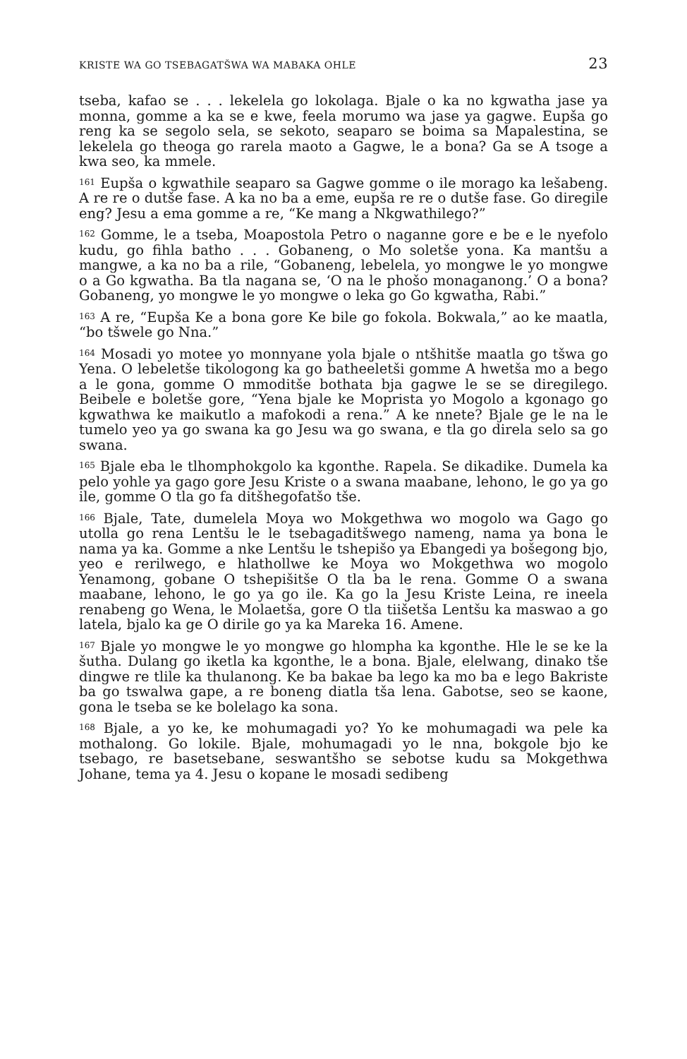KRISTE WA GO TSEBAGATŠWA WA MABAKA OHLE 23
tseba, kafao se . . . lekelela go lokolaga. Bjale o ka no kgwatha jase ya monna, gomme a ka se e kwe, feela morumo wa jase ya gagwe. Eupša go reng ka se segolo sela, se sekoto, seaparo se boima sa Mapalestina, se lekelela go theoga go rarela maoto a Gagwe, le a bona? Ga se A tsoge a kwa seo, ka mmele.
<sup>161</sup> Eupša o kgwathile seaparo sa Gagwe gomme o ile morago ka lešabeng. A re re o dutše fase. A ka no ba a eme, eupša re re o dutše fase. Go diregile eng? Jesu a ema gomme a re, “Ke mang a Nkgwathilego?”
<sup>162</sup> Gomme, le a tseba, Moapostola Petro o naganne gore e be e le nyefolo kudu, go fihla batho . . . Gobaneng, o Mo soletše yona. Ka mantšu a mangwe, a ka no ba a rile, “Gobaneng, lebelela, yo mongwe le yo mongwe o a Go kgwatha. Ba tla nagana se, ‘O na le phošo monaganong.’ O a bona? Gobaneng, yo mongwe le yo mongwe o leka go Go kgwatha, Rabi.”
<sup>163</sup> A re, “Eupša Ke a bona gore Ke bile go fokola. Bokwala,” ao ke maatla, “bo tšwele go Nna.”
<sup>164</sup> Mosadi yo motee yo monnyane yola bjale o ntšhitše maatla go tšwa go Yena. O lebeletše tikologong ka go batheeletši gomme A hwetša mo a bego a le gona, gomme O mmoditše bothata bja gagwe le se se diregilego. Beibele e boletše gore, “Yena bjale ke Moprista yo Mogolo a kgonago go kgwathwa ke maikutlo a mafokodi a rena.” A ke nnete? Bjale ge le na le tumelo yeo ya go swana ka go Jesu wa go swana, e tla go direla selo sa go swana.
<sup>165</sup> Bjale eba le tlhomphokgolo ka kgonthe. Rapela. Se dikadike. Dumela ka pelo yohle ya gago gore Jesu Kriste o a swana maabane, lehono, le go ya go ile, gomme O tla go fa ditšhegofatšo tše.
<sup>166</sup> Bjale, Tate, dumelela Moya wo Mokgethwa wo mogolo wa Gago go utolla go rena Lentšu le le tsebagaditšwego nameng, nama ya bona le nama ya ka. Gomme a nke Lentšu le tshepišo ya Ebangedi ya bošegong bjo, yeo e rerilwego, e hlathollwe ke Moya wo Mokgethwa wo mogolo Yenamong, gobane O tshepišitše O tla ba le rena. Gomme O a swana maabane, lehono, le go ya go ile. Ka go la Jesu Kriste Leina, re ineela renabeng go Wena, le Molaetša, gore O tla tiišetša Lentšu ka maswao a go latela, bjalo ka ge O dirile go ya ka Mareka 16. Amene.
<sup>167</sup> Bjale yo mongwe le yo mongwe go hlompha ka kgonthe. Hle le se ke la šutha. Dulang go iketla ka kgonthe, le a bona. Bjale, elelwang, dinako tše dingwe re tlile ka thulanong. Ke ba bakae ba lego ka mo ba e lego Bakriste ba go tswalwa gape, a re boneng diatla tša lena. Gabotse, seo se kaone, gona le tseba se ke bolelago ka sona.
<sup>168</sup> Bjale, a yo ke, ke mohumagadi yo? Yo ke mohumagadi wa pele ka mothalong. Go lokile. Bjale, mohumagadi yo le nna, bokgole bjo ke tsebago, re basetsebane, seswantšho se sebotse kudu sa Mokgethwa Johane, tema ya 4. Jesu o kopane le mosadi sedibeng